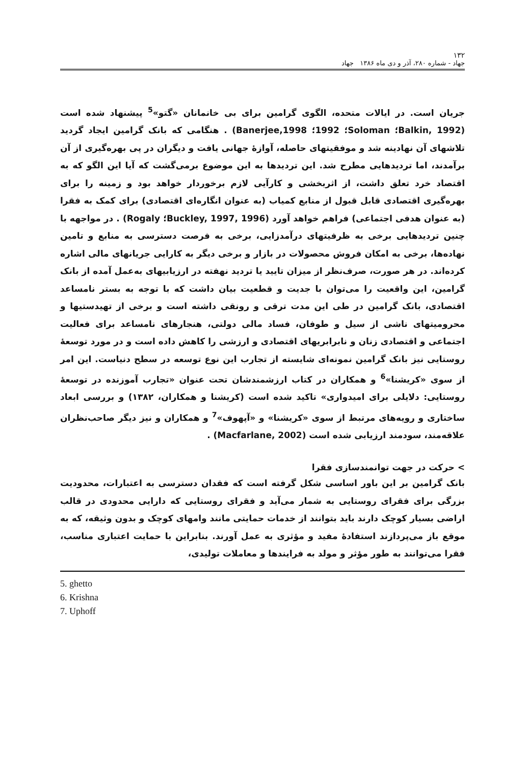۱۳۲
جهاد - شماره ۲۸۰، آذر و دی ماه ۱۳۸۶ جهاد
جریان است. در ایالات متحده، الگوی گرامین برای بی خانمانان «گتو»<sup>5</sup> پیشنهاد شده است (Balkin, 1992؛ Soloman؛ 1992؛ Banerjee,1998) . هنگامی که بانک گرامین ایجاد گردید تلاشهای آن نهادینه شد و موفقیتهای حاصله، آوازهٔ جهانی یافت و دیگران در پی بهره‌گیری از آن برآمدند، اما تردیدهایی مطرح شد. این تردیدها به این موضوع برمی‌گشت که آیا این الگو که به اقتصاد خرد تعلق داشت، از اثربخشی و کارآیی لازم برخوردار خواهد بود و زمینه را برای بهره‌گیری اقتصادی قابل قبول از منابع کمیاب (به عنوان انگاره‌ای اقتصادی) برای کمک به فقرا (به عنوان هدفی اجتماعی) فراهم خواهد آورد (1996 ,Buckley, 1997؛ Rogaly) . در مواجهه با چنین تردیدهایی برخی به ظرفیتهای درآمدزایی، برخی به فرصت دسترسی به منابع و تامین نهاده‌ها، برخی به امکان فروش محصولات در بازار و برخی دیگر به کارایی جریانهای مالی اشاره کرده‌اند. در هر صورت، صرف‌نظر از میزان تایید یا تردید نهفته در ارزیابیهای به‌عمل آمده از بانک گرامین، این واقعیت را می‌توان با جدیت و قطعیت بیان داشت که با توجه به بستر نامساعد اقتصادی، بانک گرامین در طی این مدت ترقی و رونقی داشته است و برخی از تهیدستیها و محرومیتهای ناشی از سیل و طوفان، فساد مالی دولتی، هنجارهای نامساعد برای فعالیت اجتماعی و اقتصادی زنان و نابرابریهای اقتصادی و ارزشی را کاهش داده است و در مورد توسعهٔ روستایی نیز بانک گرامین نمونه‌ای شایسته از تجارب این نوع توسعه در سطح دنیاست. این امر از سوی «کریشنا»<sup>6</sup> و همکاران در کتاب ارزشمندشان تحت عنوان «تجارب آموزنده در توسعهٔ روستایی: دلایلی برای امیدواری» تاکید شده است (کریشنا و همکاران، ۱۳۸۲) و بررسی ابعاد ساختاری و رویه‌های مرتبط از سوی «کریشنا» و «آپهوف»<sup>7</sup> و همکاران و نیز دیگر صاحب‌نظران علاقه‌مند، سودمند ارزیابی شده است (Macfarlane, 2002) .
> حرکت در جهت توانمندسازی فقرا
بانک گرامین بر این باور اساسی شکل گرفته است که فقدان دسترسی به اعتبارات، محدودیت بزرگی برای فقرای روستایی به شمار می‌آید و فقرای روستایی که دارایی محدودی در قالب اراضی بسیار کوچک دارند باید بتوانند از خدمات حمایتی مانند وامهای کوچک و بدون وثیقه، که به موقع باز می‌پردازند استفادهٔ مفید و مؤثری به عمل آورند. بنابراین با حمایت اعتباری مناسب، فقرا می‌توانند به طور مؤثر و مولد به فرایندها و معاملات تولیدی،
5. ghetto
6. Krishna
7. Uphoff